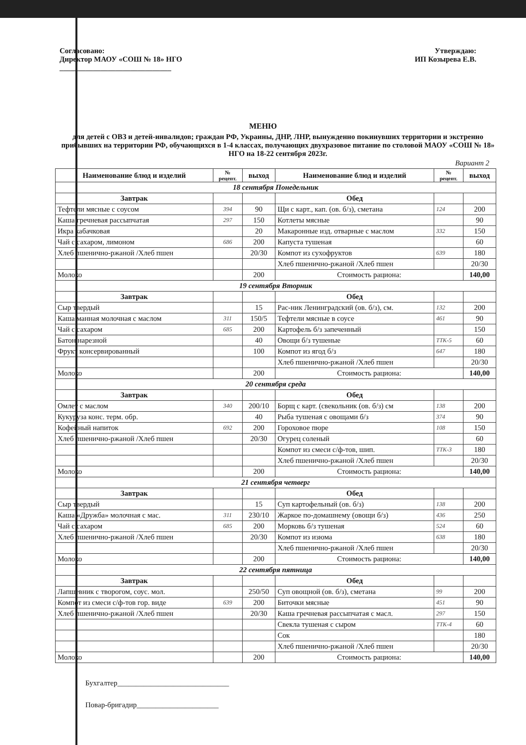Согласовано:
Директор МАОУ «СОШ № 18» НГО
______________________________
Утверждаю:
ИП Козырева Е.В.
МЕНЮ
для детей с ОВЗ и детей-инвалидов; граждан РФ, Украины, ДНР, ЛНР, вынужденно покинувших территории и экстренно прибывших на территории РФ, обучающихся в 1-4 классах, получающих двухразовое питание по столовой МАОУ «СОШ № 18» НГО на 18-22 сентября 2023г.
Вариант 2
| Наименование блюд и изделий | № рецепт. | выход | Наименование блюд и изделий | № рецепт. | выход |
| --- | --- | --- | --- | --- | --- |
| 18 сентября Понедельник | | | | | |
| Завтрак | | | Обед | | |
| Тефтели мясные с соусом | 394 | 90 | Щи с карт., кап. (ов. б/з), сметана | 124 | 200 |
| Каша гречневая рассыпчатая | 297 | 150 | Котлеты мясные | | 90 |
| Икра кабачковая | | 20 | Макаронные изд. отварные с маслом | 332 | 150 |
| Чай с сахаром, лимоном | 686 | 200 | Капуста тушеная | | 60 |
| Хлеб пшенично-ржаной /Хлеб пшен | | 20/30 | Компот из сухофруктов | 639 | 180 |
| | | | Хлеб пшенично-ржаной /Хлеб пшен | | 20/30 |
| Молоко | | 200 | Стоимость рациона: | | 140,00 |
| 19 сентября Вторник | | | | | |
| Завтрак | | | Обед | | |
| Сыр твердый | | 15 | Рас-ник Ленинградский (ов. б/з), см. | 132 | 200 |
| Каша манная молочная с маслом | 311 | 150/5 | Тефтели мясные в соусе | 461 | 90 |
| Чай с сахаром | 685 | 200 | Картофель б/з запеченный | | 150 |
| Батон нарезной | | 40 | Овощи б/з тушеные | ТТК-5 | 60 |
| Фрукт консервированный | | 100 | Компот из ягод б/з | 647 | 180 |
| | | | Хлеб пшенично-ржаной /Хлеб пшен | | 20/30 |
| Молоко | | 200 | Стоимость рациона: | | 140,00 |
| 20 сентября среда | | | | | |
| Завтрак | | | Обед | | |
| Омлет с маслом | 340 | 200/10 | Борщ с карт. (свекольник (ов. б/з) см | 138 | 200 |
| Кукуруза конс. терм. обр. | | 40 | Рыба тушеная с овощами б/з | 374 | 90 |
| Кофейный напиток | 692 | 200 | Гороховое пюре | 108 | 150 |
| Хлеб пшенично-ржаной /Хлеб пшен | | 20/30 | Огурец соленый | | 60 |
| | | | Компот из смеси с/ф-тов, шип. | ТТК-3 | 180 |
| | | | Хлеб пшенично-ржаной /Хлеб пшен | | 20/30 |
| Молоко | | 200 | Стоимость рациона: | | 140,00 |
| 21 сентября четверг | | | | | |
| Завтрак | | | Обед | | |
| Сыр твердый | | 15 | Суп картофельный (ов. б/з) | 138 | 200 |
| Каша «Дружба» молочная с мас. | 311 | 230/10 | Жаркое по-домашнему (овощи б/з) | 436 | 250 |
| Чай с сахаром | 685 | 200 | Морковь б/з тушеная | 524 | 60 |
| Хлеб пшенично-ржаной /Хлеб пшен | | 20/30 | Компот из изюма | 638 | 180 |
| | | | Хлеб пшенично-ржаной /Хлеб пшен | | 20/30 |
| Молоко | | 200 | Стоимость рациона: | | 140,00 |
| 22 сентября пятница | | | | | |
| Завтрак | | | Обед | | |
| Лапшевник с творогом, соус. мол. | | 250/50 | Суп овощной (ов. б/з), сметана | 99 | 200 |
| Компот из смеси с/ф-тов гор. виде | 639 | 200 | Биточки мясные | 451 | 90 |
| Хлеб пшенично-ржаной /Хлеб пшен | | 20/30 | Каша гречневая рассыпчатая с масл. | 297 | 150 |
| | | | Свекла тушеная с сыром | ТТК-4 | 60 |
| | | | Сок | | 180 |
| | | | Хлеб пшенично-ржаной /Хлеб пшен | | 20/30 |
| Молоко | | 200 | Стоимость рациона: | | 140,00 |
Бухгалтер______________________________
Повар-бригадир______________________